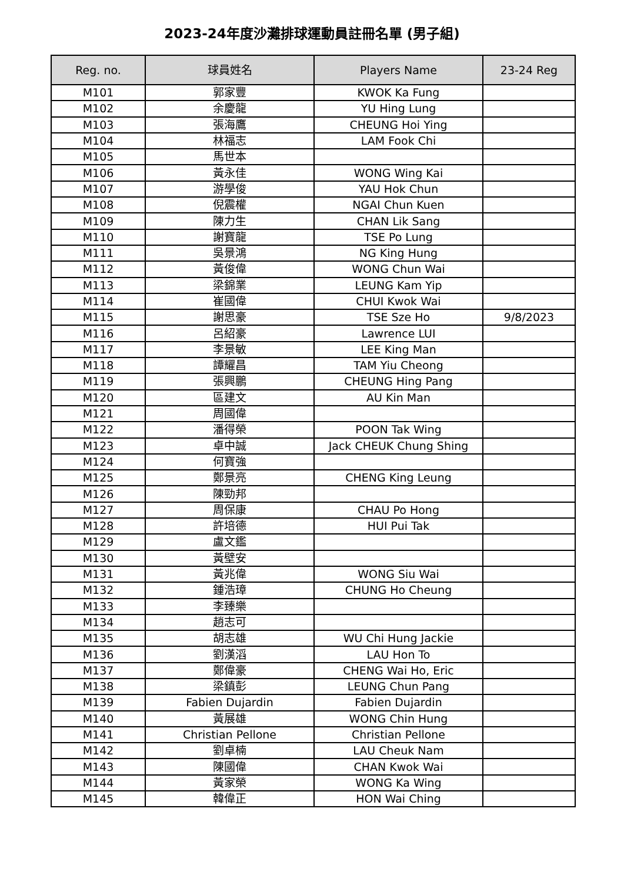2023-24年度沙灘排球運動員註冊名單 (男子組)
| Reg. no. | 球員姓名 | Players Name | 23-24 Reg |
| --- | --- | --- | --- |
| M101 | 郭家豐 | KWOK Ka Fung | |
| M102 | 余慶龍 | YU Hing Lung | |
| M103 | 張海鷹 | CHEUNG Hoi Ying | |
| M104 | 林福志 | LAM Fook Chi | |
| M105 | 馬世本 | | |
| M106 | 黃永佳 | WONG Wing Kai | |
| M107 | 游學俊 | YAU Hok Chun | |
| M108 | 倪震權 | NGAI Chun Kuen | |
| M109 | 陳力生 | CHAN Lik Sang | |
| M110 | 謝寶龍 | TSE Po Lung | |
| M111 | 吳景鴻 | NG King Hung | |
| M112 | 黃俊偉 | WONG Chun Wai | |
| M113 | 梁錦業 | LEUNG Kam Yip | |
| M114 | 崔國偉 | CHUI Kwok Wai | |
| M115 | 謝思豪 | TSE Sze Ho | 9/8/2023 |
| M116 | 呂紹豪 | Lawrence LUI | |
| M117 | 李景敏 | LEE King Man | |
| M118 | 譚耀昌 | TAM Yiu Cheong | |
| M119 | 張興鵬 | CHEUNG Hing Pang | |
| M120 | 區建文 | AU Kin Man | |
| M121 | 周國偉 | | |
| M122 | 潘得榮 | POON Tak Wing | |
| M123 | 卓中誠 | Jack CHEUK Chung Shing | |
| M124 | 何寶強 | | |
| M125 | 鄭景亮 | CHENG King Leung | |
| M126 | 陳勁邦 | | |
| M127 | 周保康 | CHAU Po Hong | |
| M128 | 許培德 | HUI Pui Tak | |
| M129 | 盧文鑑 | | |
| M130 | 黃壁安 | | |
| M131 | 黃兆偉 | WONG Siu Wai | |
| M132 | 鍾浩璋 | CHUNG Ho Cheung | |
| M133 | 李臻樂 | | |
| M134 | 趙志可 | | |
| M135 | 胡志雄 | WU Chi Hung Jackie | |
| M136 | 劉漢滔 | LAU Hon To | |
| M137 | 鄭偉豪 | CHENG Wai Ho, Eric | |
| M138 | 梁鎮彭 | LEUNG Chun Pang | |
| M139 | Fabien Dujardin | Fabien Dujardin | |
| M140 | 黃展雄 | WONG Chin Hung | |
| M141 | Christian Pellone | Christian Pellone | |
| M142 | 劉卓楠 | LAU Cheuk Nam | |
| M143 | 陳國偉 | CHAN Kwok Wai | |
| M144 | 黃家榮 | WONG Ka Wing | |
| M145 | 韓偉正 | HON Wai Ching | |